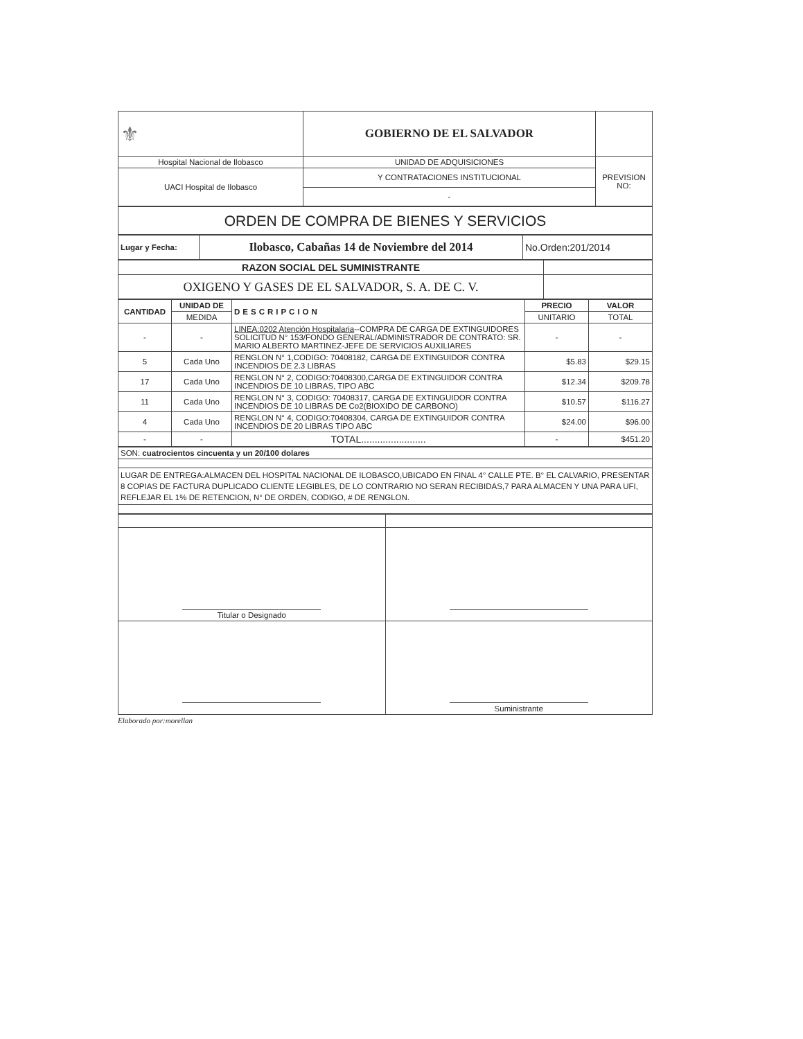| ⚜ | GOBIERNO DE EL SALVADOR | |
| Hospital Nacional de Ilobasco | UNIDAD DE ADQUISICIONES | PREVISION NO: |
| UACI Hospital de Ilobasco | Y CONTRATACIONES INSTITUCIONAL | |
| | - | |
| ORDEN DE COMPRA DE BIENES Y SERVICIOS |
| Lugar y Fecha: | Ilobasco, Cabañas 14 de Noviembre del 2014 | No.Orden:201/2014 |
| RAZON SOCIAL DEL SUMINISTRANTE | |
| OXIGENO Y GASES DE EL SALVADOR, S. A. DE C. V. | |
| CANTIDAD | UNIDAD DE | DESCRIPCION | PRECIO | VALOR |
| --- | --- | --- | --- | --- |
| | MEDIDA | | UNITARIO | TOTAL |
| - | - | LINEA:0202 Atención Hospitalaria --COMPRA DE CARGA DE EXTINGUIDORES SOLICITUD N° 153/FONDO GENERAL/ADMINISTRADOR DE CONTRATO: SR. MARIO ALBERTO MARTINEZ-JEFE DE SERVICIOS AUXILIARES | - | - |
| 5 | Cada Uno | RENGLON N° 1,CODIGO: 70408182, CARGA DE EXTINGUIDOR CONTRA INCENDIOS DE 2.3 LIBRAS | $5.83 | $29.15 |
| 17 | Cada Uno | RENGLON N° 2, CODIGO:70408300,CARGA DE EXTINGUIDOR CONTRA INCENDIOS DE 10 LIBRAS, TIPO ABC | $12.34 | $209.78 |
| 11 | Cada Uno | RENGLON N° 3, CODIGO: 70408317, CARGA DE EXTINGUIDOR CONTRA INCENDIOS DE 10 LIBRAS DE Co2(BIOXIDO DE CARBONO) | $10.57 | $116.27 |
| 4 | Cada Uno | RENGLON N° 4, CODIGO:70408304, CARGA DE EXTINGUIDOR CONTRA INCENDIOS DE 20 LIBRAS TIPO ABC | $24.00 | $96.00 |
| - | - | TOTAL........................ | - | $451.20 |
| SON: cuatrocientos cincuenta y un 20/100 dolares |
| LUGAR DE ENTREGA:ALMACEN DEL HOSPITAL NACIONAL DE ILOBASCO,UBICADO EN FINAL 4° CALLE PTE. B° EL CALVARIO, PRESENTAR 8 COPIAS DE FACTURA DUPLICADO CLIENTE LEGIBLES, DE LO CONTRARIO NO SERAN RECIBIDAS,7 PARA ALMACEN Y UNA PARA UFI, REFLEJAR EL 1% DE RETENCION, N° DE ORDEN, CODIGO, # DE RENGLON. |
| Titular o Designado | |
| | Suministrante |
Elaborado por:morellan